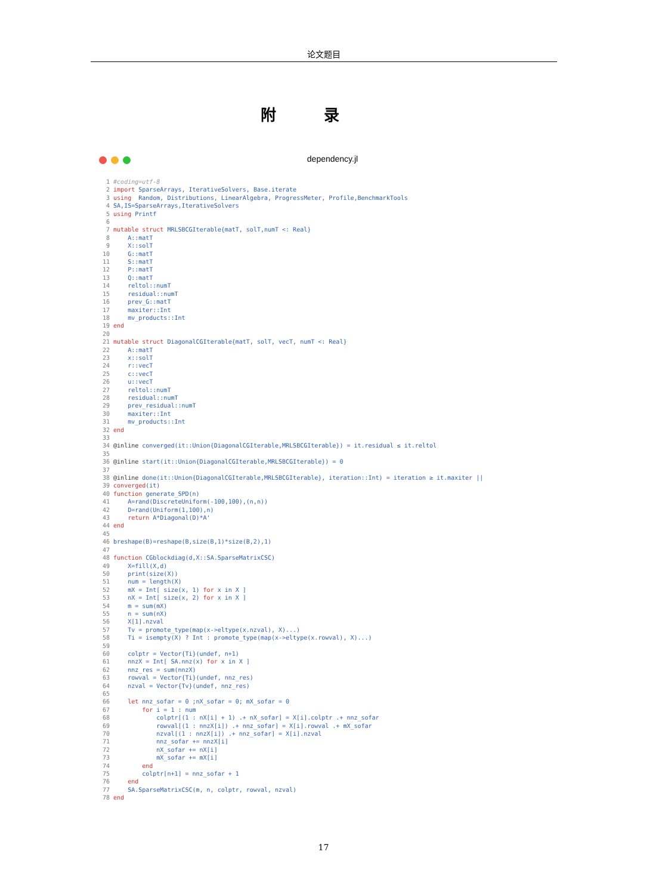论文题目
附录
dependency.jl
 1 #coding=utf-8
 2 import SparseArrays, IterativeSolvers, Base.iterate
 3 using  Random, Distributions, LinearAlgebra, ProgressMeter, Profile,BenchmarkTools
 4 SA,IS=SparseArrays,IterativeSolvers
 5 using Printf
 6
 7 mutable struct MRLSBCGIterable{matT, solT,numT <: Real}
 8     A::matT
 9     X::solT
10     G::matT
11     S::matT
12     P::matT
13     Q::matT
14     reltol::numT
15     residual::numT
16     prev_G::matT
17     maxiter::Int
18     mv_products::Int
19 end
20
21 mutable struct DiagonalCGIterable{matT, solT, vecT, numT <: Real}
22     A::matT
23     x::solT
24     r::vecT
25     c::vecT
26     u::vecT
27     reltol::numT
28     residual::numT
29     prev_residual::numT
30     maxiter::Int
31     mv_products::Int
32 end
33
34 @inline converged(it::Union{DiagonalCGIterable,MRLSBCGIterable}) = it.residual ≤ it.reltol
35
36 @inline start(it::Union{DiagonalCGIterable,MRLSBCGIterable}) = 0
37
38 @inline done(it::Union{DiagonalCGIterable,MRLSBCGIterable}, iteration::Int) = iteration ≥ it.maxiter ||
39 converged(it)
40 function generate_SPD(n)
41     A=rand(DiscreteUniform(-100,100),(n,n))
42     D=rand(Uniform(1,100),n)
43     return A*Diagonal(D)*A'
44 end
45
46 breshape(B)=reshape(B,size(B,1)*size(B,2),1)
47
48 function CGblockdiag(d,X::SA.SparseMatrixCSC)
49     X=fill(X,d)
50     print(size(X))
51     num = length(X)
52     mX = Int[ size(x, 1) for x in X ]
53     nX = Int[ size(x, 2) for x in X ]
54     m = sum(mX)
55     n = sum(nX)
56     X[1].nzval
57     Tv = promote_type(map(x->eltype(x.nzval), X)...)
58     Ti = isempty(X) ? Int : promote_type(map(x->eltype(x.rowval), X)...)
59
60     colptr = Vector{Ti}(undef, n+1)
61     nnzX = Int[ SA.nnz(x) for x in X ]
62     nnz_res = sum(nnzX)
63     rowval = Vector{Ti}(undef, nnz_res)
64     nzval = Vector{Tv}(undef, nnz_res)
65
66     let nnz_sofar = 0 ;nX_sofar = 0; mX_sofar = 0
67         for i = 1 : num
68             colptr[(1 : nX[i] + 1) .+ nX_sofar] = X[i].colptr .+ nnz_sofar
69             rowval[(1 : nnzX[i]) .+ nnz_sofar] = X[i].rowval .+ mX_sofar
70             nzval[(1 : nnzX[i]) .+ nnz_sofar] = X[i].nzval
71             nnz_sofar += nnzX[i]
72             nX_sofar += nX[i]
73             mX_sofar += mX[i]
74         end
75         colptr[n+1] = nnz_sofar + 1
76     end
77     SA.SparseMatrixCSC(m, n, colptr, rowval, nzval)
78 end
17